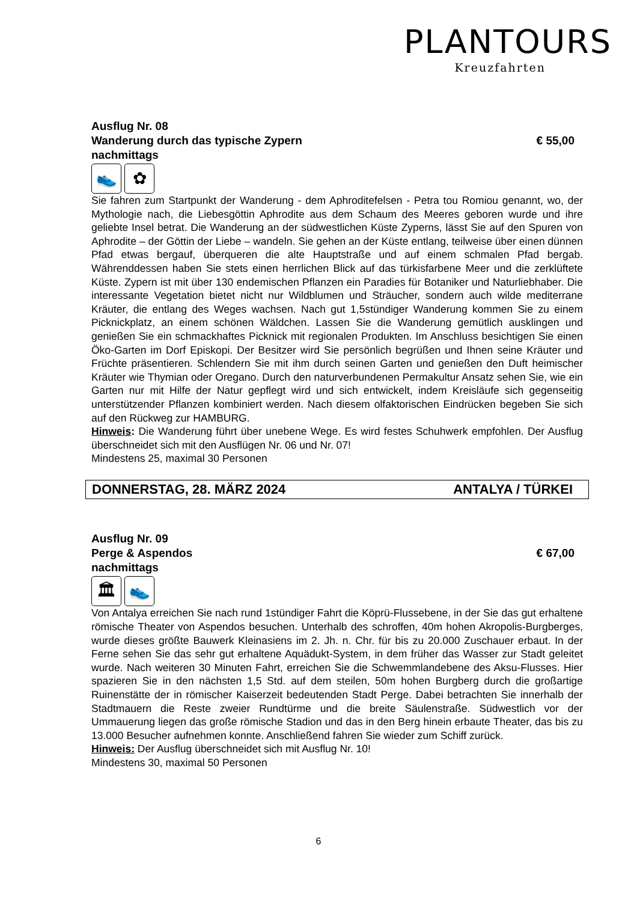PLANTOURS
Kreuzfahrten
Ausflug Nr. 08
Wanderung durch das typische Zypern € 55,00
nachmittags
👟 ✿
Sie fahren zum Startpunkt der Wanderung - dem Aphroditefelsen - Petra tou Romiou genannt, wo, der Mythologie nach, die Liebesgöttin Aphrodite aus dem Schaum des Meeres geboren wurde und ihre geliebte Insel betrat. Die Wanderung an der südwestlichen Küste Zyperns, lässt Sie auf den Spuren von Aphrodite – der Göttin der Liebe – wandeln. Sie gehen an der Küste entlang, teilweise über einen dünnen Pfad etwas bergauf, überqueren die alte Hauptstraße und auf einem schmalen Pfad bergab. Währenddessen haben Sie stets einen herrlichen Blick auf das türkisfarbene Meer und die zerklüftete Küste. Zypern ist mit über 130 endemischen Pflanzen ein Paradies für Botaniker und Naturliebhaber. Die interessante Vegetation bietet nicht nur Wildblumen und Sträucher, sondern auch wilde mediterrane Kräuter, die entlang des Weges wachsen. Nach gut 1,5stündiger Wanderung kommen Sie zu einem Picknickplatz, an einem schönen Wäldchen. Lassen Sie die Wanderung gemütlich ausklingen und genießen Sie ein schmackhaftes Picknick mit regionalen Produkten. Im Anschluss besichtigen Sie einen Öko-Garten im Dorf Episkopi. Der Besitzer wird Sie persönlich begrüßen und Ihnen seine Kräuter und Früchte präsentieren. Schlendern Sie mit ihm durch seinen Garten und genießen den Duft heimischer Kräuter wie Thymian oder Oregano. Durch den naturverbundenen Permakultur Ansatz sehen Sie, wie ein Garten nur mit Hilfe der Natur gepflegt wird und sich entwickelt, indem Kreisläufe sich gegenseitig unterstützender Pflanzen kombiniert werden. Nach diesem olfaktorischen Eindrücken begeben Sie sich auf den Rückweg zur HAMBURG.
Hinweis: Die Wanderung führt über unebene Wege. Es wird festes Schuhwerk empfohlen. Der Ausflug überschneidet sich mit den Ausflügen Nr. 06 und Nr. 07!
Mindestens 25, maximal 30 Personen
DONNERSTAG, 28. MÄRZ 2024 ANTALYA / TÜRKEI
Ausflug Nr. 09
Perge & Aspendos € 67,00
nachmittags
🏛 👟
Von Antalya erreichen Sie nach rund 1stündiger Fahrt die Köprü-Flussebene, in der Sie das gut erhaltene römische Theater von Aspendos besuchen. Unterhalb des schroffen, 40m hohen Akropolis-Burgberges, wurde dieses größte Bauwerk Kleinasiens im 2. Jh. n. Chr. für bis zu 20.000 Zuschauer erbaut. In der Ferne sehen Sie das sehr gut erhaltene Aquädukt-System, in dem früher das Wasser zur Stadt geleitet wurde. Nach weiteren 30 Minuten Fahrt, erreichen Sie die Schwemmlandebene des Aksu-Flusses. Hier spazieren Sie in den nächsten 1,5 Std. auf dem steilen, 50m hohen Burgberg durch die großartige Ruinenstätte der in römischer Kaiserzeit bedeutenden Stadt Perge. Dabei betrachten Sie innerhalb der Stadtmauern die Reste zweier Rundtürme und die breite Säulenstraße. Südwestlich vor der Ummauerung liegen das große römische Stadion und das in den Berg hinein erbaute Theater, das bis zu 13.000 Besucher aufnehmen konnte. Anschließend fahren Sie wieder zum Schiff zurück.
Hinweis: Der Ausflug überschneidet sich mit Ausflug Nr. 10!
Mindestens 30, maximal 50 Personen
6